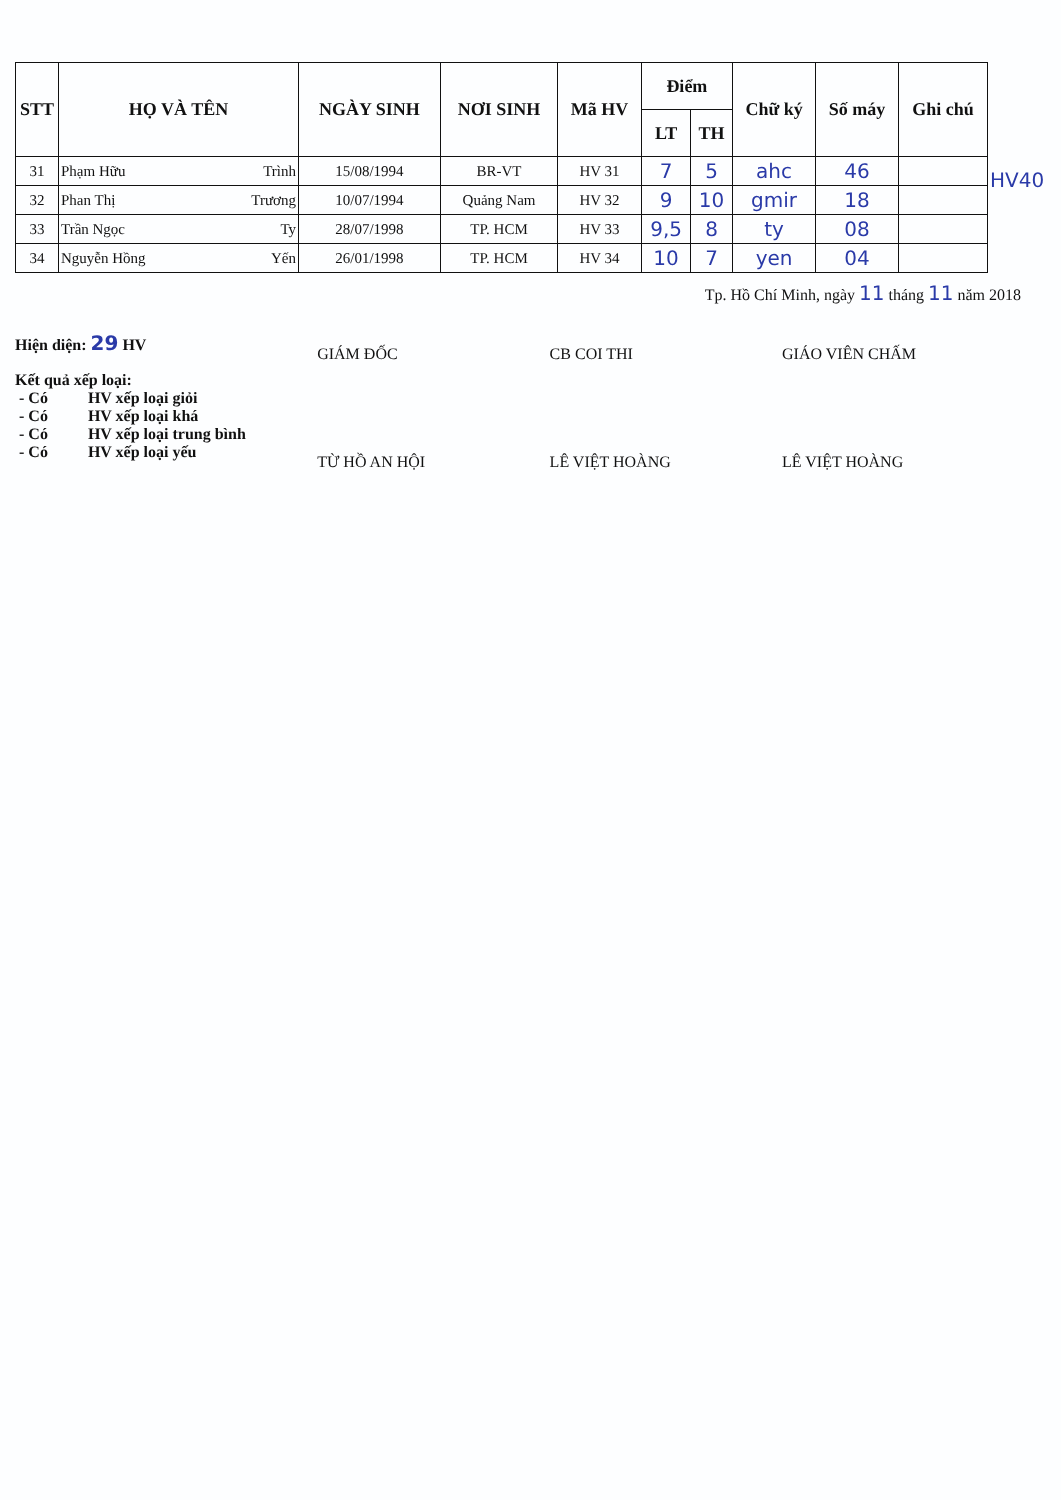| STT | HỌ VÀ TÊN | NGÀY SINH | NƠI SINH | Mã HV | Điểm | | Chữ ký | Số máy | Ghi chú |
| --- | --- | --- | --- | --- | --- | --- | --- | --- | --- |
| | | | | | LT | TH | | | |
| 31 | Phạm Hữu Trình | 15/08/1994 | BR-VT | HV 31 | 7 | 5 | ahc | 46 | |
| 32 | Phan Thị Trương | 10/07/1994 | Quảng Nam | HV 32 | 9 | 10 | gmir | 18 | |
| 33 | Trần Ngọc Ty | 28/07/1998 | TP. HCM | HV 33 | 9,5 | 8 | ty | 08 | |
| 34 | Nguyễn Hồng Yến | 26/01/1998 | TP. HCM | HV 34 | 10 | 7 | yen | 04 | |
HV40
Tp. Hồ Chí Minh, ngày 11 tháng 11 năm 2018
Hiện diện: 29 HV
Kết quả xếp loại:
- Có HV xếp loại giỏi
- Có HV xếp loại khá
- Có HV xếp loại trung bình
- Có HV xếp loại yếu
GIÁM ĐỐC
TỪ HỒ AN HỘI
CB COI THI
LÊ VIỆT HOÀNG
GIÁO VIÊN CHẤM
LÊ VIỆT HOÀNG